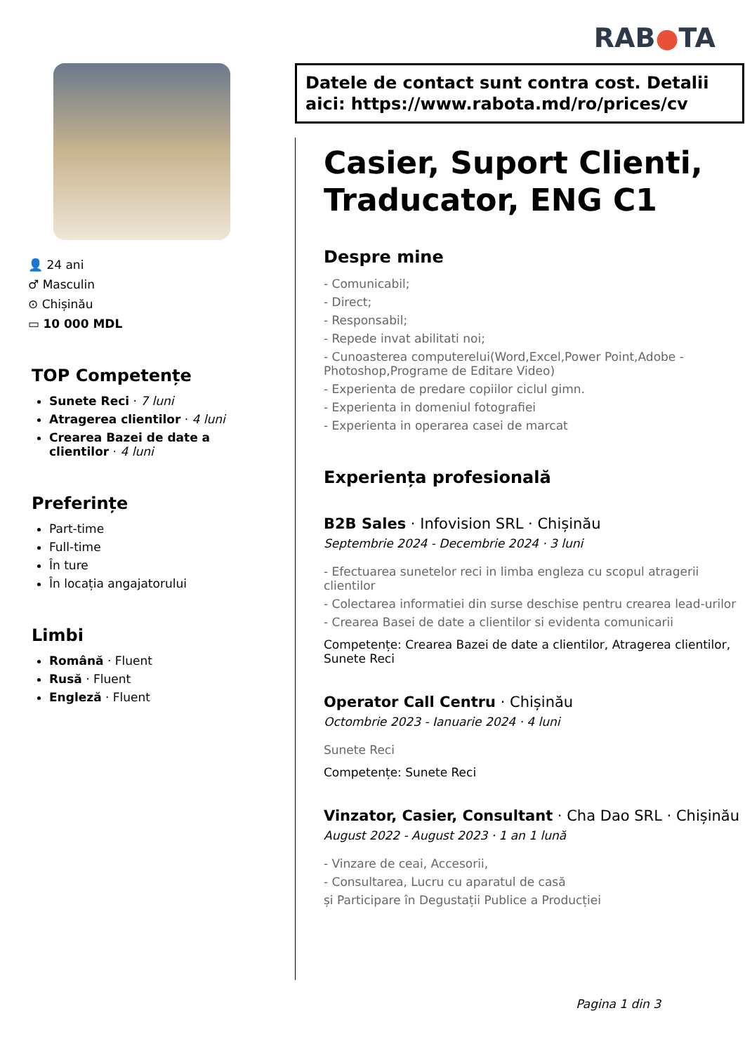RAB●TA
👤 24 ani
♂ Masculin
⊙ Chișinău
▭ 10 000 MDL
TOP Competențe
Sunete Reci · 7 luni
Atragerea clientilor · 4 luni
Crearea Bazei de date a clientilor · 4 luni
Preferințe
Part-time
Full-time
În ture
În locația angajatorului
Limbi
Română · Fluent
Rusă · Fluent
Engleză · Fluent
Datele de contact sunt contra cost. Detalii aici: https://www.rabota.md/ro/prices/cv
Casier, Suport Clienti, Traducator, ENG C1
Despre mine
- Comunicabil;
- Direct;
- Responsabil;
- Repede invat abilitati noi;
- Cunoasterea computerelui(Word,Excel,Power Point,Adobe - Photoshop,Programe de Editare Video)
- Experienta de predare copiilor ciclul gimn.
- Experienta in domeniul fotografiei
- Experienta in operarea casei de marcat
Experiența profesională
B2B Sales · Infovision SRL · Chișinău
Septembrie 2024 - Decembrie 2024 · 3 luni
- Efectuarea sunetelor reci in limba engleza cu scopul atragerii clientilor
- Colectarea informatiei din surse deschise pentru crearea lead-urilor
- Crearea Basei de date a clientilor si evidenta comunicarii
Competențe: Crearea Bazei de date a clientilor, Atragerea clientilor, Sunete Reci
Operator Call Centru · Chișinău
Octombrie 2023 - Ianuarie 2024 · 4 luni
Sunete Reci
Competențe: Sunete Reci
Vinzator, Casier, Consultant · Cha Dao SRL · Chișinău
August 2022 - August 2023 · 1 an 1 lună
- Vinzare de ceai, Accesorii,
- Consultarea, Lucru cu aparatul de casă
și Participare în Degustații Publice a Producției
Pagina 1 din 3